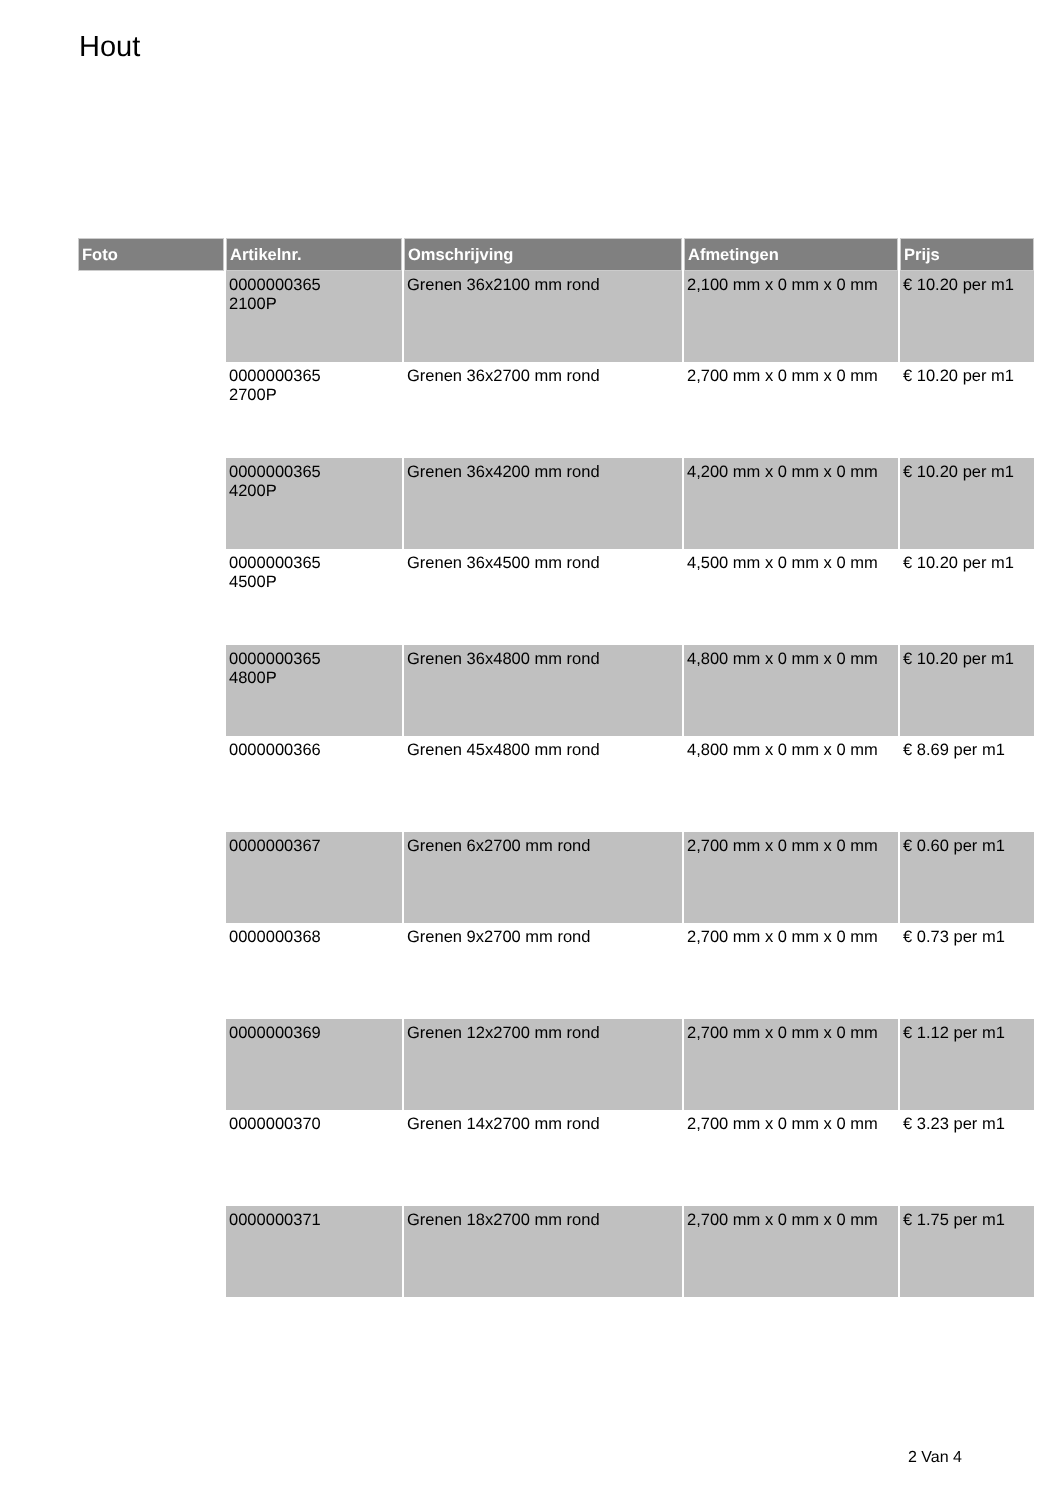Hout
| Foto | Artikelnr. | Omschrijving | Afmetingen | Prijs |
| --- | --- | --- | --- | --- |
| | 0000000365 2100P | Grenen 36x2100 mm rond | 2,100 mm x 0 mm x 0 mm | € 10.20 per m1 |
| | 0000000365 2700P | Grenen 36x2700 mm rond | 2,700 mm x 0 mm x 0 mm | € 10.20 per m1 |
| | 0000000365 4200P | Grenen 36x4200 mm rond | 4,200 mm x 0 mm x 0 mm | € 10.20 per m1 |
| | 0000000365 4500P | Grenen 36x4500 mm rond | 4,500 mm x 0 mm x 0 mm | € 10.20 per m1 |
| | 0000000365 4800P | Grenen 36x4800 mm rond | 4,800 mm x 0 mm x 0 mm | € 10.20 per m1 |
| | 0000000366 | Grenen 45x4800 mm rond | 4,800 mm x 0 mm x 0 mm | € 8.69 per m1 |
| | 0000000367 | Grenen 6x2700 mm rond | 2,700 mm x 0 mm x 0 mm | € 0.60 per m1 |
| | 0000000368 | Grenen 9x2700 mm rond | 2,700 mm x 0 mm x 0 mm | € 0.73 per m1 |
| | 0000000369 | Grenen 12x2700 mm rond | 2,700 mm x 0 mm x 0 mm | € 1.12 per m1 |
| | 0000000370 | Grenen 14x2700 mm rond | 2,700 mm x 0 mm x 0 mm | € 3.23 per m1 |
| | 0000000371 | Grenen 18x2700 mm rond | 2,700 mm x 0 mm x 0 mm | € 1.75 per m1 |
2 Van 4